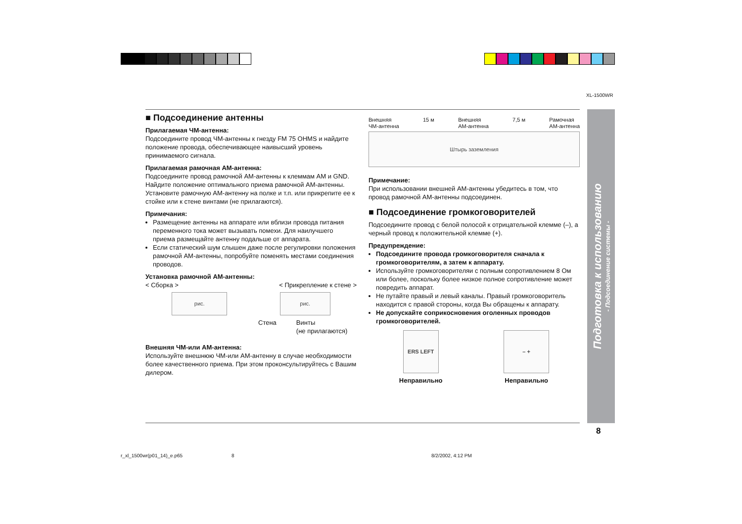XL-1500WR
■ Подсоединение антенны
Прилагаемая ЧМ-антенна:
Подсоедините провод ЧМ-антенны к гнезду FM 75 OHMS и найдите положение провода, обеспечивающее наивысший уровень принимаемого сигнала.
Прилагаемая рамочная АМ-антенна:
Подсоедините провод рамочной АМ-антенны к клеммам AM и GND. Найдите положение оптимального приема рамочной АМ-антенны. Установите рамочную АМ-антенну на полке и т.п. или прикрепите ее к стойке или к стене винтами (не прилагаются).
Примечания:
Размещение антенны на аппарате или вблизи провода питания переменного тока может вызывать помехи. Для наилучшего приема размещайте антенну подальше от аппарата.
Если статический шум слышен даже после регулировки положения рамочной АМ-антенны, попробуйте поменять местами соединения проводов.
Установка рамочной АМ-антенны:
< Сборка > < Прикрепление к стене >
рис. рис.
Стена Винты
(не прилагаются)
Внешняя ЧМ-или АМ-антенна:
Используйте внешнюю ЧМ-или АМ-антенну в случае необходимости более качественного приема. При этом проконсультируйтесь с Вашим дилером.
Внешняя
ЧМ-антенна 15 м Внешняя
АМ-антенна 7,5 м Рамочная
АМ-антенна
Штырь заземления
Примечание:
При использовании внешней АМ-антенны убедитесь в том, что провод рамочной АМ-антенны подсоединен.
■ Подсоединение громкоговорителей
Подсоедините провод с белой полосой к отрицательной клемме (–), а черный провод к положительной клемме (+).
Предупреждение:
Подсоедините провода громкоговорителя сначала к громкоговорителям, а затем к аппарату.
Используйте громкоговорителяи с полным сопротивлением 8 Ом или более, поскольку более низкое полное сопротивление может повредить аппарат.
Не путайте правый и левый каналы. Правый громкоговоритель находится с правой стороны, когда Вы обращены к аппарату.
Не допускайте соприкосновения оголенных проводов громкоговорителей.
ERS LEFT
Неправильно
– +
Неправильно
Подготовка к использованию
- Подсоединение системы -
8
r_xl_1500wr(p01_14)_e.p65 8 8/2/2002, 4:12 PM